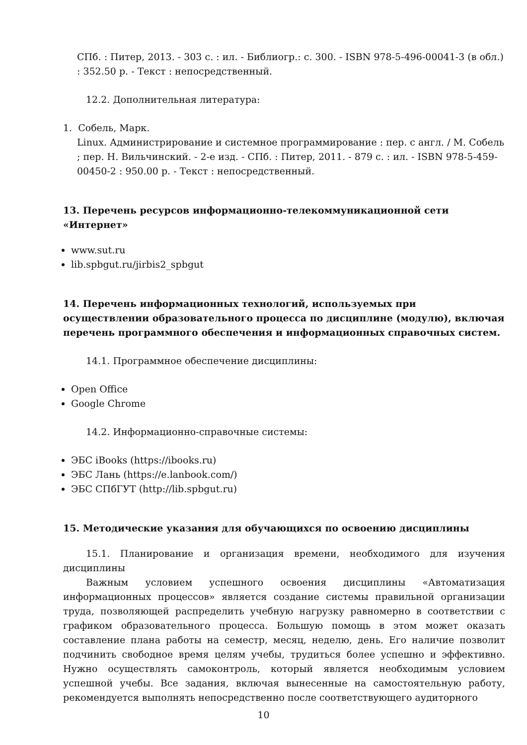СПб. : Питер, 2013. - 303 с. : ил. - Библиогр.: с. 300. - ISBN 978-5-496-00041-3 (в обл.) : 352.50 р. - Текст : непосредственный.
12.2. Дополнительная литература:
1. Собель, Марк.
Linux. Администрирование и системное программирование : пер. с англ. / М. Собель ; пер. Н. Вильчинский. - 2-е изд. - СПб. : Питер, 2011. - 879 с. : ил. - ISBN 978-5-459-00450-2 : 950.00 р. - Текст : непосредственный.
13. Перечень ресурсов информационно-телекоммуникационной сети «Интернет»
www.sut.ru
lib.spbgut.ru/jirbis2_spbgut
14. Перечень информационных технологий, используемых при осуществлении образовательного процесса по дисциплине (модулю), включая перечень программного обеспечения и информационных справочных систем.
14.1. Программное обеспечение дисциплины:
Open Office
Google Chrome
14.2. Информационно-справочные системы:
ЭБС iBooks (https://ibooks.ru)
ЭБС Лань (https://e.lanbook.com/)
ЭБС СПбГУТ (http://lib.spbgut.ru)
15. Методические указания для обучающихся по освоению дисциплины
15.1. Планирование и организация времени, необходимого для изучения дисциплины
Важным условием успешного освоения дисциплины «Автоматизация информационных процессов» является создание системы правильной организации труда, позволяющей распределить учебную нагрузку равномерно в соответствии с графиком образовательного процесса. Большую помощь в этом может оказать составление плана работы на семестр, месяц, неделю, день. Его наличие позволит подчинить свободное время целям учебы, трудиться более успешно и эффективно. Нужно осуществлять самоконтроль, который является необходимым условием успешной учебы. Все задания, включая вынесенные на самостоятельную работу, рекомендуется выполнять непосредственно после соответствующего аудиторного
10